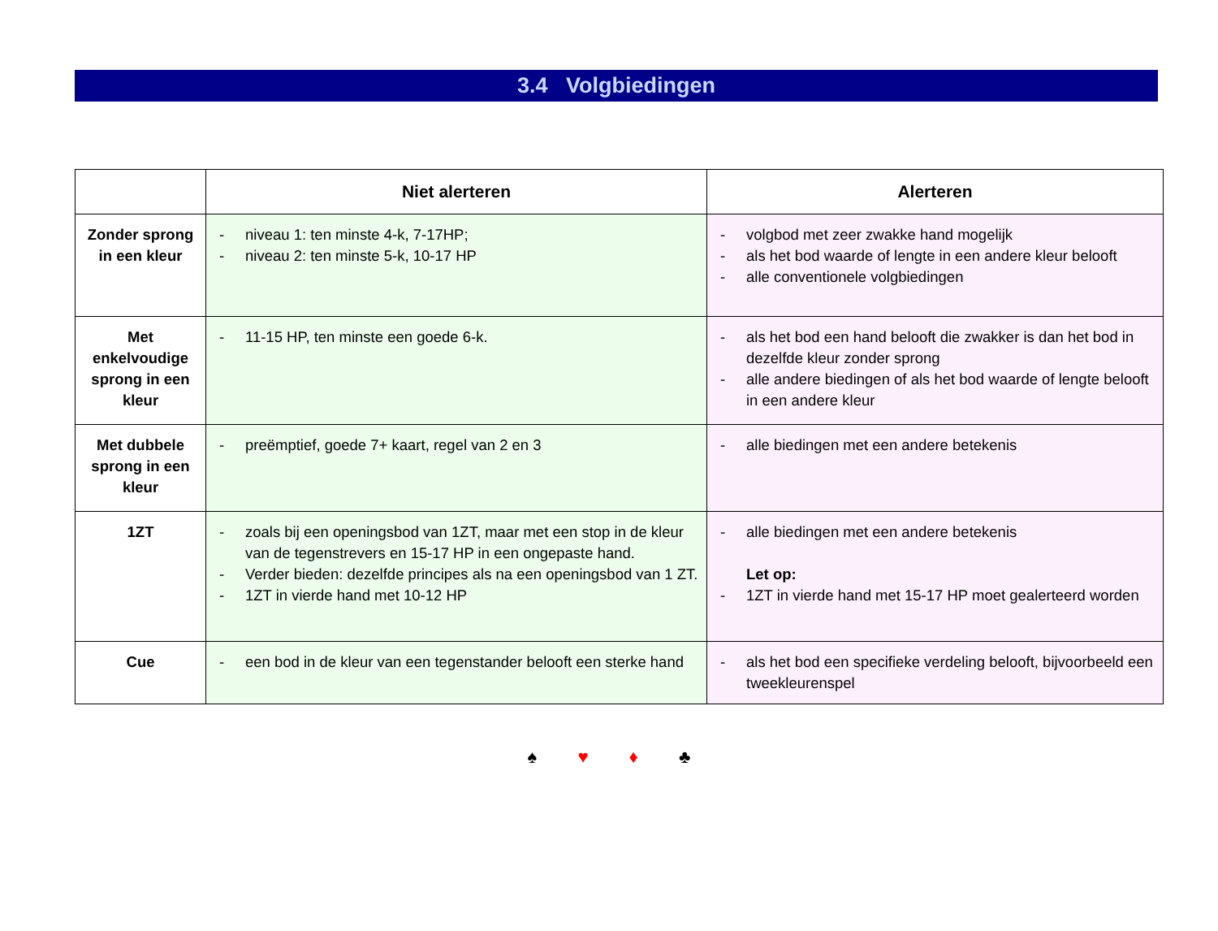3.4 Volgbiedingen
| | Niet alerteren | Alerteren |
| --- | --- | --- |
| Zonder sprong in een kleur | - niveau 1: ten minste 4-k, 7-17HP; - niveau 2: ten minste 5-k, 10-17 HP | - volgbod met zeer zwakke hand mogelijk - als het bod waarde of lengte in een andere kleur belooft - alle conventionele volgbiedingen |
| Met enkelvoudige sprong in een kleur | - 11-15 HP, ten minste een goede 6-k. | - als het bod een hand belooft die zwakker is dan het bod in dezelfde kleur zonder sprong - alle andere biedingen of als het bod waarde of lengte belooft in een andere kleur |
| Met dubbele sprong in een kleur | - preëmptief, goede 7+ kaart, regel van 2 en 3 | - alle biedingen met een andere betekenis |
| 1ZT | - zoals bij een openingsbod van 1ZT, maar met een stop in de kleur van de tegenstrevers en 15-17 HP in een ongepaste hand. - Verder bieden: dezelfde principes als na een openingsbod van 1 ZT. - 1ZT in vierde hand met 10-12 HP | - alle biedingen met een andere betekenis Let op: - 1ZT in vierde hand met 15-17 HP moet gealerteerd worden |
| Cue | - een bod in de kleur van een tegenstander belooft een sterke hand | - als het bod een specifieke verdeling belooft, bijvoorbeeld een tweekleurenspel |
♠ ♥ ♦ ♣